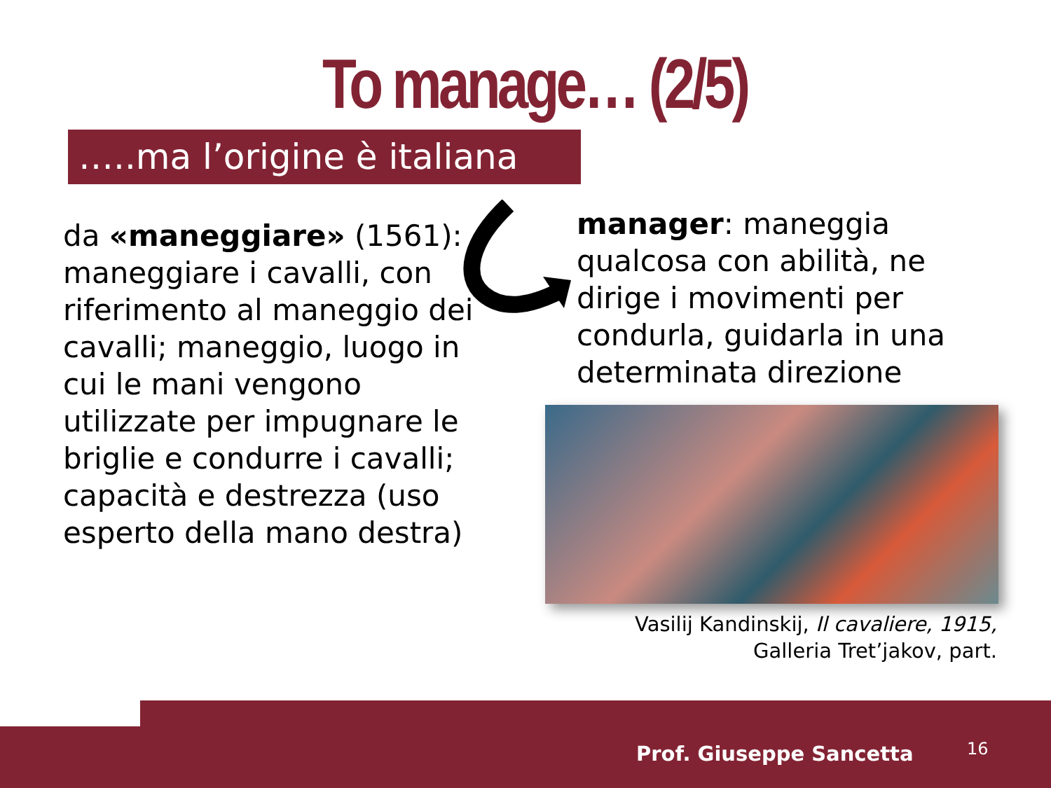To manage… (2/5)
…..ma l’origine è italiana
da «maneggiare» (1561):
maneggiare i cavalli, con riferimento al maneggio dei cavalli; maneggio, luogo in cui le mani vengono utilizzate per impugnare le briglie e condurre i cavalli;
capacità e destrezza (uso esperto della mano destra)
manager: maneggia qualcosa con abilità, ne dirige i movimenti per condurla, guidarla in una determinata direzione
Vasilij Kandinskij, Il cavaliere, 1915, Galleria Tret’jakov, part.
Prof. Giuseppe Sancetta 16